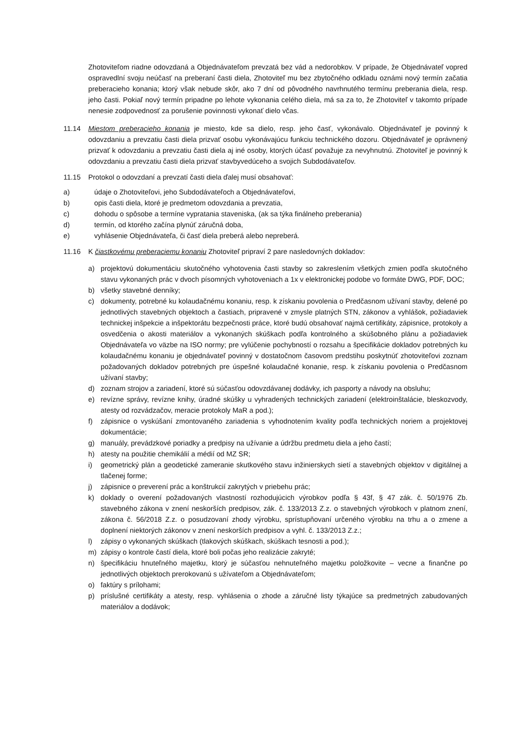Zhotoviteľom riadne odovzdaná a Objednávateľom prevzatá bez vád a nedorobkov. V prípade, že Objednávateľ vopred ospravedlní svoju neúčasť na preberaní časti diela, Zhotoviteľ mu bez zbytočného odkladu oznámi nový termín začatia preberacieho konania; ktorý však nebude skôr, ako 7 dní od pôvodného navrhnutého termínu preberania diela, resp. jeho časti. Pokiaľ nový termín pripadne po lehote vykonania celého diela, má sa za to, že Zhotoviteľ v takomto prípade nenesie zodpovednosť za porušenie povinnosti vykonať dielo včas.
11.14 Miestom preberacieho konania je miesto, kde sa dielo, resp. jeho časť, vykonávalo. Objednávateľ je povinný k odovzdaniu a prevzatiu časti diela prizvať osobu vykonávajúcu funkciu technického dozoru. Objednávateľ je oprávnený prizvať k odovzdaniu a prevzatiu časti diela aj iné osoby, ktorých účasť považuje za nevyhnutnú. Zhotoviteľ je povinný k odovzdaniu a prevzatiu časti diela prizvať stavbyvedúceho a svojich Subdodávateľov.
11.15 Protokol o odovzdaní a prevzatí časti diela ďalej musí obsahovať:
a) údaje o Zhotoviteľovi, jeho Subdodávateľoch a Objednávateľovi,
b) opis časti diela, ktoré je predmetom odovzdania a prevzatia,
c) dohodu o spôsobe a termíne vypratania staveniska, (ak sa týka finálneho preberania)
d) termín, od ktorého začína plynúť záručná doba,
e) vyhlásenie Objednávateľa, či časť diela preberá alebo nepreberá.
11.16 K čiastkovému preberaciemu konaniu Zhotoviteľ pripraví 2 pare nasledovných dokladov:
a) projektovú dokumentáciu skutočného vyhotovenia časti stavby so zakreslením všetkých zmien podľa skutočného stavu vykonaných prác v dvoch písomných vyhotoveniach a 1x v elektronickej podobe vo formáte DWG, PDF, DOC;
b) všetky stavebné denníky;
c) dokumenty, potrebné ku kolaudačnému konaniu, resp. k získaniu povolenia o Predčasnom užívaní stavby, delené po jednotlivých stavebných objektoch a častiach, pripravené v zmysle platných STN, zákonov a vyhlášok, požiadaviek technickej inšpekcie a inšpektorátu bezpečnosti práce, ktoré budú obsahovať najmä certifikáty, zápisnice, protokoly a osvedčenia o akosti materiálov a vykonaných skúškach podľa kontrolného a skúšobného plánu a požiadaviek Objednávateľa vo väzbe na ISO normy; pre vylúčenie pochybností o rozsahu a špecifikácie dokladov potrebných ku kolaudačnému konaniu je objednávateľ povinný v dostatočnom časovom predstihu poskytnúť zhotoviteľovi zoznam požadovaných dokladov potrebných pre úspešné kolaudačné konanie, resp. k získaniu povolenia o Predčasnom užívaní stavby;
d) zoznam strojov a zariadení, ktoré sú súčasťou odovzdávanej dodávky, ich pasporty a návody na obsluhu;
e) revízne správy, revízne knihy, úradné skúšky u vyhradených technických zariadení (elektroinštalácie, bleskozvody, atesty od rozvádzačov, meracie protokoly MaR a pod.);
f) zápisnice o vyskúšaní zmontovaného zariadenia s vyhodnotením kvality podľa technických noriem a projektovej dokumentácie;
g) manuály, prevádzkové poriadky a predpisy na užívanie a údržbu predmetu diela a jeho častí;
h) atesty na použitie chemikálií a médií od MZ SR;
i) geometrický plán a geodetické zameranie skutkového stavu inžinierskych sietí a stavebných objektov v digitálnej a tlačenej forme;
j) zápisnice o preverení prác a konštrukcií zakrytých v priebehu prác;
k) doklady o overení požadovaných vlastností rozhodujúcich výrobkov podľa § 43f, § 47 zák. č. 50/1976 Zb. stavebného zákona v znení neskorších predpisov, zák. č. 133/2013 Z.z. o stavebných výrobkoch v platnom znení, zákona č. 56/2018 Z.z. o posudzovaní zhody výrobku, sprístupňovaní určeného výrobku na trhu a o zmene a doplnení niektorých zákonov v znení neskorších predpisov a vyhl. č. 133/2013 Z.z.;
l) zápisy o vykonaných skúškach (tlakových skúškach, skúškach tesnosti a pod.);
m) zápisy o kontrole častí diela, ktoré boli počas jeho realizácie zakryté;
n) špecifikáciu hnuteľného majetku, ktorý je súčasťou nehnuteľného majetku položkovite – vecne a finančne po jednotlivých objektoch prerokovanú s užívateľom a Objednávateľom;
o) faktúry s prílohami;
p) príslušné certifikáty a atesty, resp. vyhlásenia o zhode a záručné listy týkajúce sa predmetných zabudovaných materiálov a dodávok;